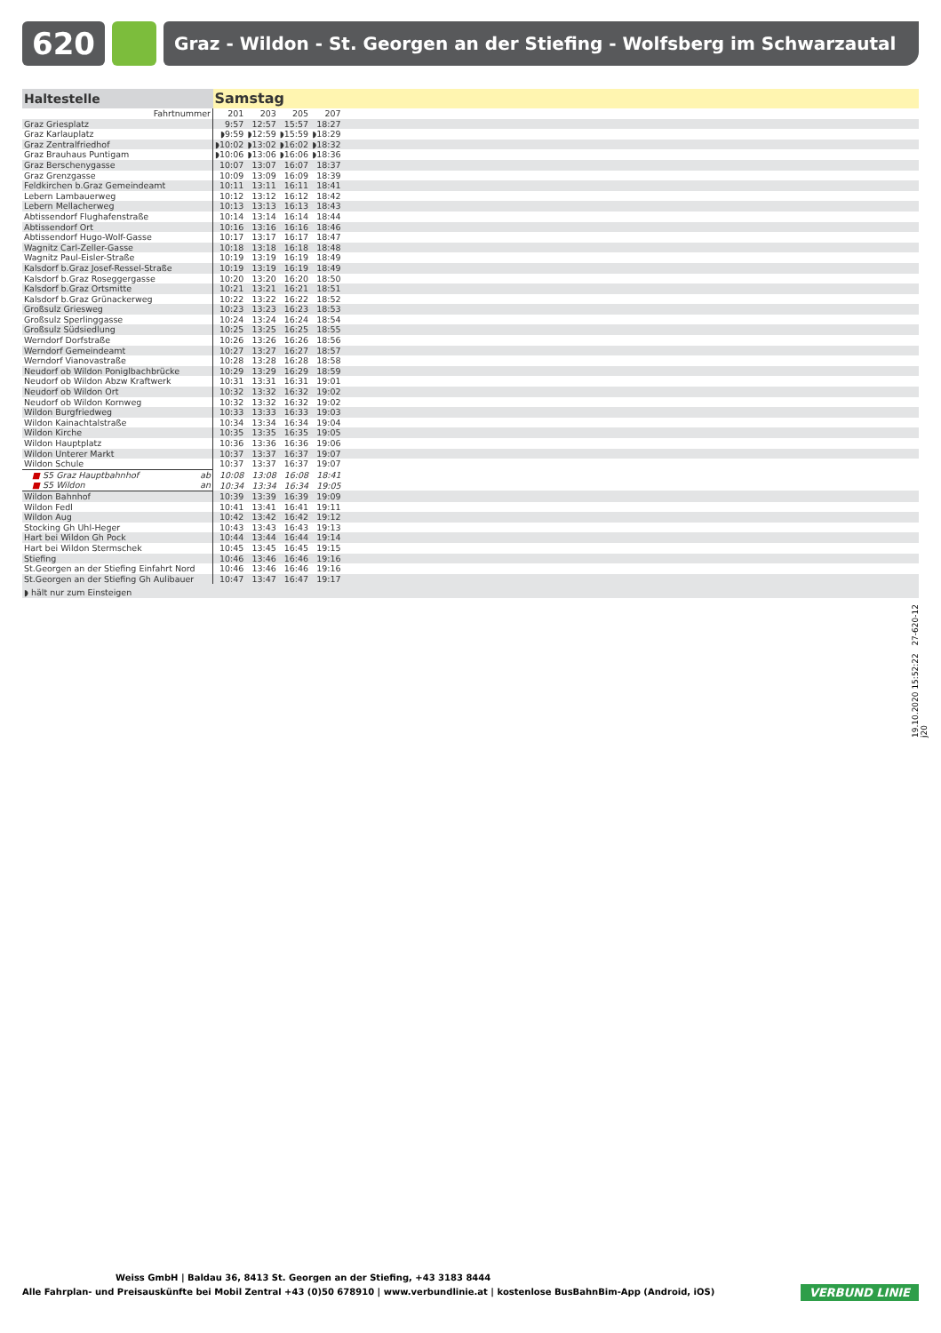620
Graz - Wildon - St. Georgen an der Stiefing - Wolfsberg im Schwarzautal
| Haltestelle | Samstag | | | | |
| --- | --- | --- | --- | --- | --- |
| Fahrtnummer | 201 | 203 | 205 | 207 | |
| Graz Griesplatz | 9:57 | 12:57 | 15:57 | 18:27 | |
| Graz Karlauplatz | ◗9:59 | ◗12:59 | ◗15:59 | ◗18:29 | |
| Graz Zentralfriedhof | ◗10:02 | ◗13:02 | ◗16:02 | ◗18:32 | |
| Graz Brauhaus Puntigam | ◗10:06 | ◗13:06 | ◗16:06 | ◗18:36 | |
| Graz Berschenygasse | 10:07 | 13:07 | 16:07 | 18:37 | |
| Graz Grenzgasse | 10:09 | 13:09 | 16:09 | 18:39 | |
| Feldkirchen b.Graz Gemeindeamt | 10:11 | 13:11 | 16:11 | 18:41 | |
| Lebern Lambauerweg | 10:12 | 13:12 | 16:12 | 18:42 | |
| Lebern Mellacherweg | 10:13 | 13:13 | 16:13 | 18:43 | |
| Abtissendorf Flughafenstraße | 10:14 | 13:14 | 16:14 | 18:44 | |
| Abtissendorf Ort | 10:16 | 13:16 | 16:16 | 18:46 | |
| Abtissendorf Hugo-Wolf-Gasse | 10:17 | 13:17 | 16:17 | 18:47 | |
| Wagnitz Carl-Zeller-Gasse | 10:18 | 13:18 | 16:18 | 18:48 | |
| Wagnitz Paul-Eisler-Straße | 10:19 | 13:19 | 16:19 | 18:49 | |
| Kalsdorf b.Graz Josef-Ressel-Straße | 10:19 | 13:19 | 16:19 | 18:49 | |
| Kalsdorf b.Graz Roseggergasse | 10:20 | 13:20 | 16:20 | 18:50 | |
| Kalsdorf b.Graz Ortsmitte | 10:21 | 13:21 | 16:21 | 18:51 | |
| Kalsdorf b.Graz Grünackerweg | 10:22 | 13:22 | 16:22 | 18:52 | |
| Großsulz Griesweg | 10:23 | 13:23 | 16:23 | 18:53 | |
| Großsulz Sperlinggasse | 10:24 | 13:24 | 16:24 | 18:54 | |
| Großsulz Südsiedlung | 10:25 | 13:25 | 16:25 | 18:55 | |
| Werndorf Dorfstraße | 10:26 | 13:26 | 16:26 | 18:56 | |
| Werndorf Gemeindeamt | 10:27 | 13:27 | 16:27 | 18:57 | |
| Werndorf Vianovastraße | 10:28 | 13:28 | 16:28 | 18:58 | |
| Neudorf ob Wildon Poniglbachbrücke | 10:29 | 13:29 | 16:29 | 18:59 | |
| Neudorf ob Wildon Abzw Kraftwerk | 10:31 | 13:31 | 16:31 | 19:01 | |
| Neudorf ob Wildon Ort | 10:32 | 13:32 | 16:32 | 19:02 | |
| Neudorf ob Wildon Kornweg | 10:32 | 13:32 | 16:32 | 19:02 | |
| Wildon Burgfriedweg | 10:33 | 13:33 | 16:33 | 19:03 | |
| Wildon Kainachtalstraße | 10:34 | 13:34 | 16:34 | 19:04 | |
| Wildon Kirche | 10:35 | 13:35 | 16:35 | 19:05 | |
| Wildon Hauptplatz | 10:36 | 13:36 | 16:36 | 19:06 | |
| Wildon Unterer Markt | 10:37 | 13:37 | 16:37 | 19:07 | |
| Wildon Schule | 10:37 | 13:37 | 16:37 | 19:07 | |
| ■ S5 Graz Hauptbahnhof ab | 10:08 | 13:08 | 16:08 | 18:41 | |
| ■ S5 Wildon an | 10:34 | 13:34 | 16:34 | 19:05 | |
| Wildon Bahnhof | 10:39 | 13:39 | 16:39 | 19:09 | |
| Wildon Fedl | 10:41 | 13:41 | 16:41 | 19:11 | |
| Wildon Aug | 10:42 | 13:42 | 16:42 | 19:12 | |
| Stocking Gh Uhl-Heger | 10:43 | 13:43 | 16:43 | 19:13 | |
| Hart bei Wildon Gh Pock | 10:44 | 13:44 | 16:44 | 19:14 | |
| Hart bei Wildon Stermschek | 10:45 | 13:45 | 16:45 | 19:15 | |
| Stiefing | 10:46 | 13:46 | 16:46 | 19:16 | |
| St.Georgen an der Stiefing Einfahrt Nord | 10:46 | 13:46 | 16:46 | 19:16 | |
| St.Georgen an der Stiefing Gh Aulibauer | 10:47 | 13:47 | 16:47 | 19:17 | |
| ◗ hält nur zum Einsteigen | | | | | |
19.10.2020 15:52:22 27-620-12 j20
Weiss GmbH | Baldau 36, 8413 St. Georgen an der Stiefing, +43 3183 8444
Alle Fahrplan- und Preisauskünfte bei Mobil Zentral +43 (0)50 678910 | www.verbundlinie.at | kostenlose BusBahnBim-App (Android, iOS)
VERBUND LINIE